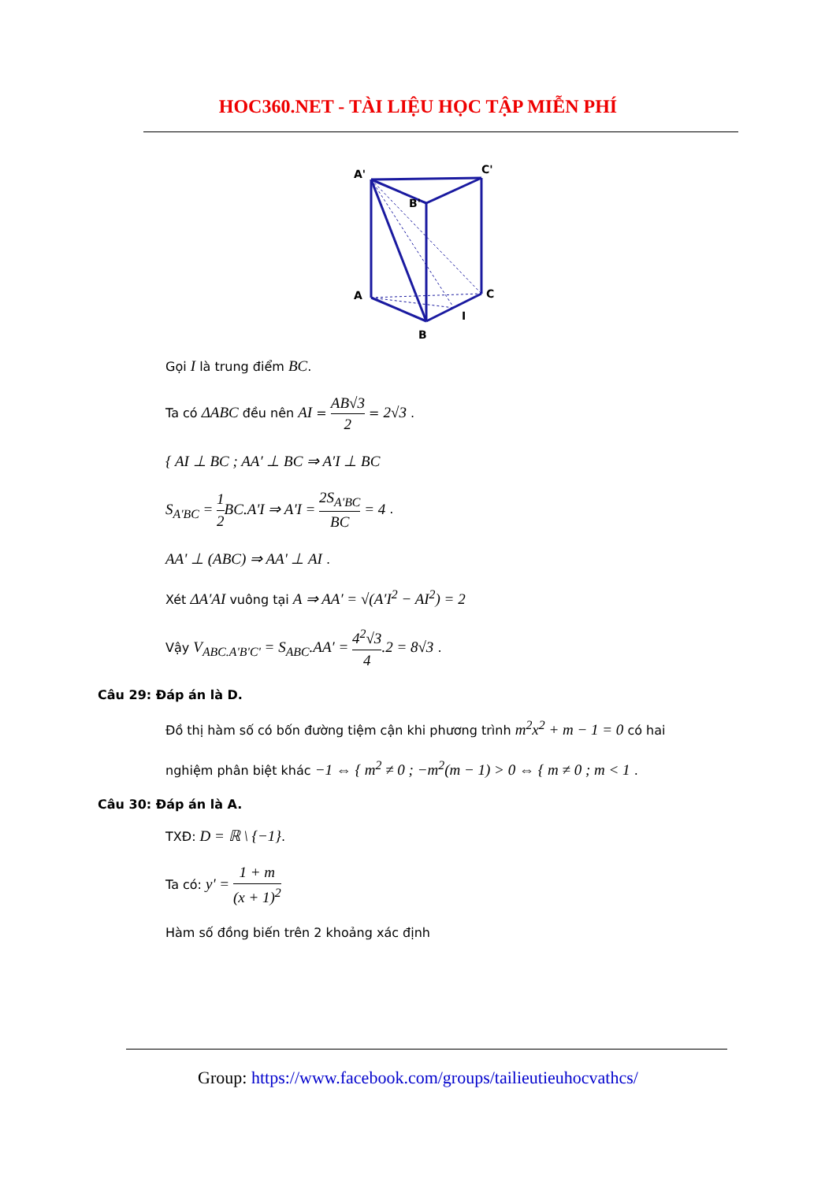HOC360.NET - TÀI LIỆU HỌC TẬP MIỄN PHÍ
A'
C'
B'
A
C
B
I
Gọi I là trung điểm BC.
Ta có ΔABC đều nên AI = AB√3 2 = 2√3 .
{ AI ⊥ BC ; AA′ ⊥ BC ⇒ A′I ⊥ BC
S<sub>A'BC</sub> = 1 2 BC.A'I ⇒ A'I = 2S<sub>A'BC</sub> BC = 4 .
AA' ⊥ (ABC) ⇒ AA' ⊥ AI .
Xét ΔA′AI vuông tại A ⇒ AA′ = √(A′I<sup>2</sup> − AI<sup>2</sup>) = 2
Vậy V<sub>ABC.A'B'C'</sub> = S<sub>ABC</sub>.AA′ = 4<sup>2</sup>√3 4.2 = 8√3 .
Câu 29: Đáp án là D.
Đồ thị hàm số có bốn đường tiệm cận khi phương trình m<sup>2</sup>x<sup>2</sup> + m − 1 = 0 có hai
nghiệm phân biệt khác −1 ⇔ { m<sup>2</sup> ≠ 0 ; −m<sup>2</sup>(m − 1) > 0 ⇔ { m ≠ 0 ; m < 1 .
Câu 30: Đáp án là A.
TXĐ: D = ℝ \ {−1}.
Ta có: y' = 1 + m (x + 1)<sup>2</sup>
Hàm số đồng biến trên 2 khoảng xác định
Group: https://www.facebook.com/groups/tailieutieuhocvathcs/